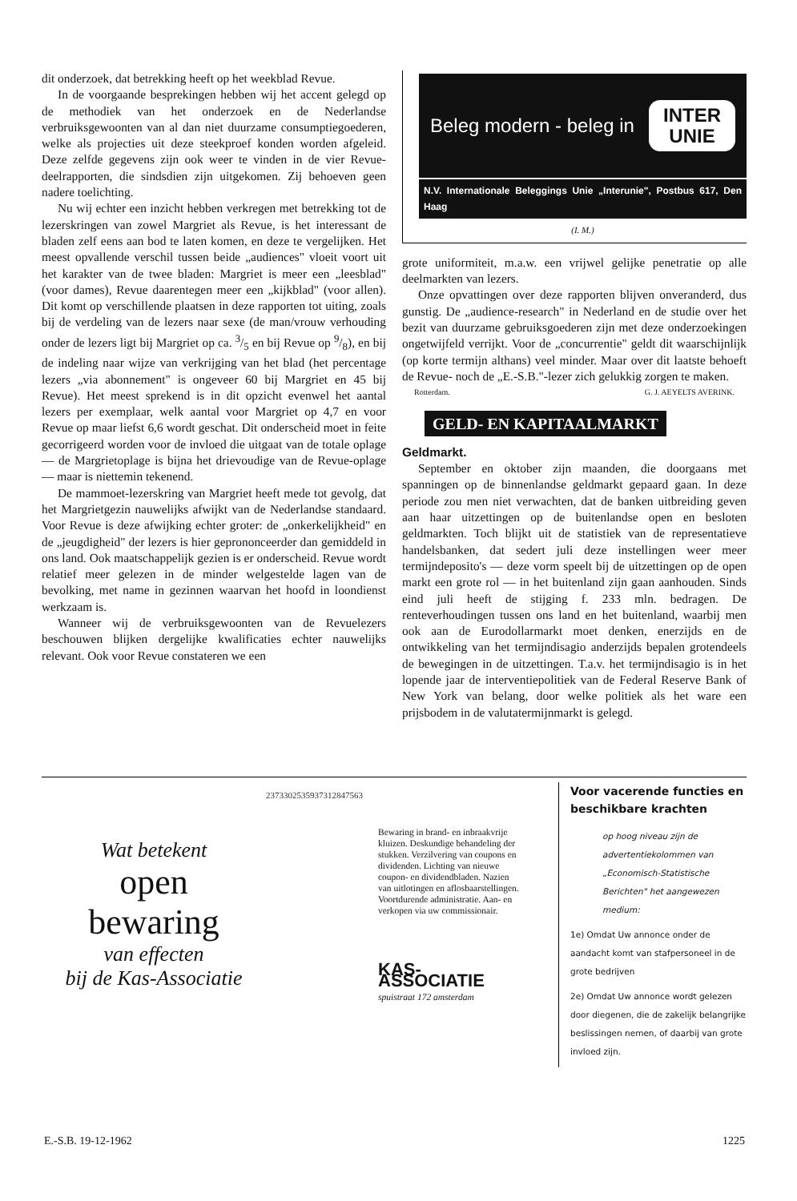dit onderzoek, dat betrekking heeft op het weekblad Revue.
In de voorgaande besprekingen hebben wij het accent gelegd op de methodiek van het onderzoek en de Nederlandse verbruiksgewoonten van al dan niet duurzame consumptiegoederen, welke als projecties uit deze steekproef konden worden afgeleid. Deze zelfde gegevens zijn ook weer te vinden in de vier Revue-deelrapporten, die sindsdien zijn uitgekomen. Zij behoeven geen nadere toelichting.
Nu wij echter een inzicht hebben verkregen met betrekking tot de lezerskringen van zowel Margriet als Revue, is het interessant de bladen zelf eens aan bod te laten komen, en deze te vergelijken. Het meest opvallende verschil tussen beide „audiences" vloeit voort uit het karakter van de twee bladen: Margriet is meer een „leesblad" (voor dames), Revue daarentegen meer een „kijkblad" (voor allen). Dit komt op verschillende plaatsen in deze rapporten tot uiting, zoals bij de verdeling van de lezers naar sexe (de man/vrouw verhouding onder de lezers ligt bij Margriet op ca. 3/5 en bij Revue op 9/8), en bij de indeling naar wijze van verkrijging van het blad (het percentage lezers „via abonnement" is ongeveer 60 bij Margriet en 45 bij Revue). Het meest sprekend is in dit opzicht evenwel het aantal lezers per exemplaar, welk aantal voor Margriet op 4,7 en voor Revue op maar liefst 6,6 wordt geschat. Dit onderscheid moet in feite gecorrigeerd worden voor de invloed die uitgaat van de totale oplage — de Margrietoplage is bijna het drievoudige van de Revue-oplage — maar is niettemin tekenend.
De mammoet-lezerskring van Margriet heeft mede tot gevolg, dat het Margrietgezin nauwelijks afwijkt van de Nederlandse standaard. Voor Revue is deze afwijking echter groter: de „onkerkelijkheid" en de „jeugdigheid" der lezers is hier geprononceerder dan gemiddeld in ons land. Ook maatschappelijk gezien is er onderscheid. Revue wordt relatief meer gelezen in de minder welgestelde lagen van de bevolking, met name in gezinnen waarvan het hoofd in loondienst werkzaam is.
Wanneer wij de verbruiksgewoonten van de Revuelezers beschouwen blijken dergelijke kwalificaties echter nauwelijks relevant. Ook voor Revue constateren we een
Beleg modern - beleg in
INTER
UNIE
N.V. Internationale Beleggings Unie „Interunie", Postbus 617, Den Haag
(I. M.)
grote uniformiteit, m.a.w. een vrijwel gelijke penetratie op alle deelmarkten van lezers.
Onze opvattingen over deze rapporten blijven onveranderd, dus gunstig. De „audience-research" in Nederland en de studie over het bezit van duurzame gebruiksgoederen zijn met deze onderzoekingen ongetwijfeld verrijkt. Voor de „concurrentie" geldt dit waarschijnlijk (op korte termijn althans) veel minder. Maar over dit laatste behoeft de Revue- noch de „E.-S.B."-lezer zich gelukkig zorgen te maken.
Rotterdam. G. J. AEYELTS AVERINK.
GELD- EN KAPITAALMARKT
Geldmarkt.
September en oktober zijn maanden, die doorgaans met spanningen op de binnenlandse geldmarkt gepaard gaan. In deze periode zou men niet verwachten, dat de banken uitbreiding geven aan haar uitzettingen op de buitenlandse open en besloten geldmarkten. Toch blijkt uit de statistiek van de representatieve handelsbanken, dat sedert juli deze instellingen weer meer termijndeposito's — deze vorm speelt bij de uitzettingen op de open markt een grote rol — in het buitenland zijn gaan aanhouden. Sinds eind juli heeft de stijging f. 233 mln. bedragen. De renteverhoudingen tussen ons land en het buitenland, waarbij men ook aan de Eurodollarmarkt moet denken, enerzijds en de ontwikkeling van het termijndisagio anderzijds bepalen grotendeels de bewegingen in de uitzettingen. T.a.v. het termijndisagio is in het lopende jaar de interventiepolitiek van de Federal Reserve Bank of New York van belang, door welke politiek als het ware een prijsbodem in de valutatermijnmarkt is gelegd.
Wat betekent
open
bewaring
van effecten
bij de Kas-Associatie
2373302535937312847563
Bewaring in brand- en inbraakvrije kluizen. Deskundige behandeling der stukken. Verzilvering van coupons en dividenden. Lichting van nieuwe coupon- en dividendbladen. Nazien van uitlotingen en aflosbaarstellingen. Voortdurende administratie. Aan- en verkopen via uw commissionair.
KAS-ASSOCIATIE
spuistraat 172 amsterdam
Voor vacerende functies en beschikbare krachten
op hoog niveau zijn de advertentiekolommen van „Economisch-Statistische Berichten" het aangewezen medium:
1e) Omdat Uw annonce onder de aandacht komt van stafpersoneel in de grote bedrijven
2e) Omdat Uw annonce wordt gelezen door diegenen, die de zakelijk belangrijke beslissingen nemen, of daarbij van grote invloed zijn.
E.-S.B. 19-12-1962 1225